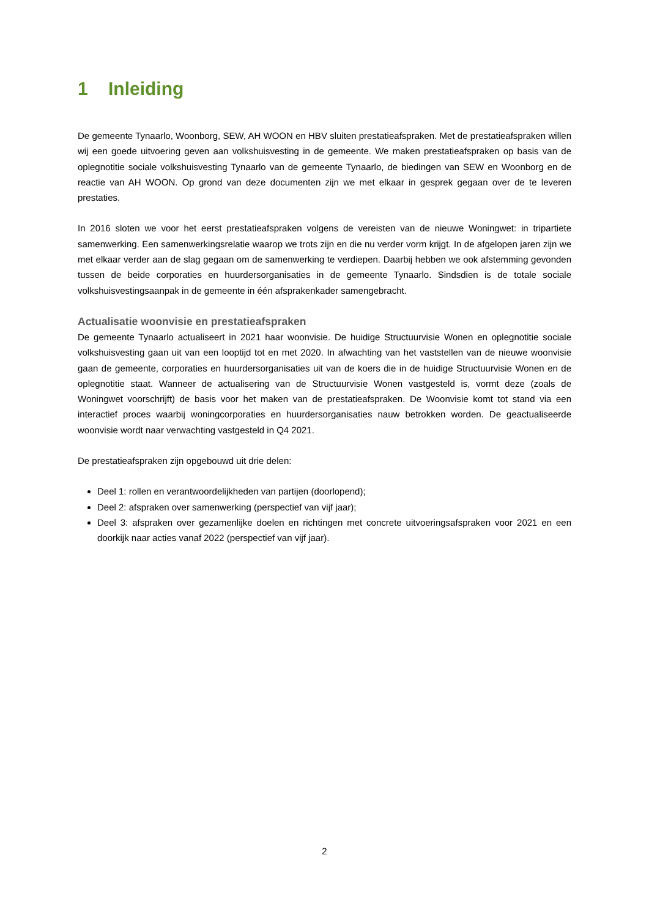1 Inleiding
De gemeente Tynaarlo, Woonborg, SEW, AH WOON en HBV sluiten prestatieafspraken. Met de prestatieafspraken willen wij een goede uitvoering geven aan volkshuisvesting in de gemeente. We maken prestatieafspraken op basis van de oplegnotitie sociale volkshuisvesting Tynaarlo van de gemeente Tynaarlo, de biedingen van SEW en Woonborg en de reactie van AH WOON. Op grond van deze documenten zijn we met elkaar in gesprek gegaan over de te leveren prestaties.
In 2016 sloten we voor het eerst prestatieafspraken volgens de vereisten van de nieuwe Woningwet: in tripartiete samenwerking. Een samenwerkingsrelatie waarop we trots zijn en die nu verder vorm krijgt. In de afgelopen jaren zijn we met elkaar verder aan de slag gegaan om de samenwerking te verdiepen. Daarbij hebben we ook afstemming gevonden tussen de beide corporaties en huurdersorganisaties in de gemeente Tynaarlo. Sindsdien is de totale sociale volkshuisvestingsaanpak in de gemeente in één afsprakenkader samengebracht.
Actualisatie woonvisie en prestatieafspraken
De gemeente Tynaarlo actualiseert in 2021 haar woonvisie. De huidige Structuurvisie Wonen en oplegnotitie sociale volkshuisvesting gaan uit van een looptijd tot en met 2020. In afwachting van het vaststellen van de nieuwe woonvisie gaan de gemeente, corporaties en huurdersorganisaties uit van de koers die in de huidige Structuurvisie Wonen en de oplegnotitie staat. Wanneer de actualisering van de Structuurvisie Wonen vastgesteld is, vormt deze (zoals de Woningwet voorschrijft) de basis voor het maken van de prestatieafspraken. De Woonvisie komt tot stand via een interactief proces waarbij woningcorporaties en huurdersorganisaties nauw betrokken worden. De geactualiseerde woonvisie wordt naar verwachting vastgesteld in Q4 2021.
De prestatieafspraken zijn opgebouwd uit drie delen:
Deel 1: rollen en verantwoordelijkheden van partijen (doorlopend);
Deel 2: afspraken over samenwerking (perspectief van vijf jaar);
Deel 3: afspraken over gezamenlijke doelen en richtingen met concrete uitvoeringsafspraken voor 2021 en een doorkijk naar acties vanaf 2022 (perspectief van vijf jaar).
2